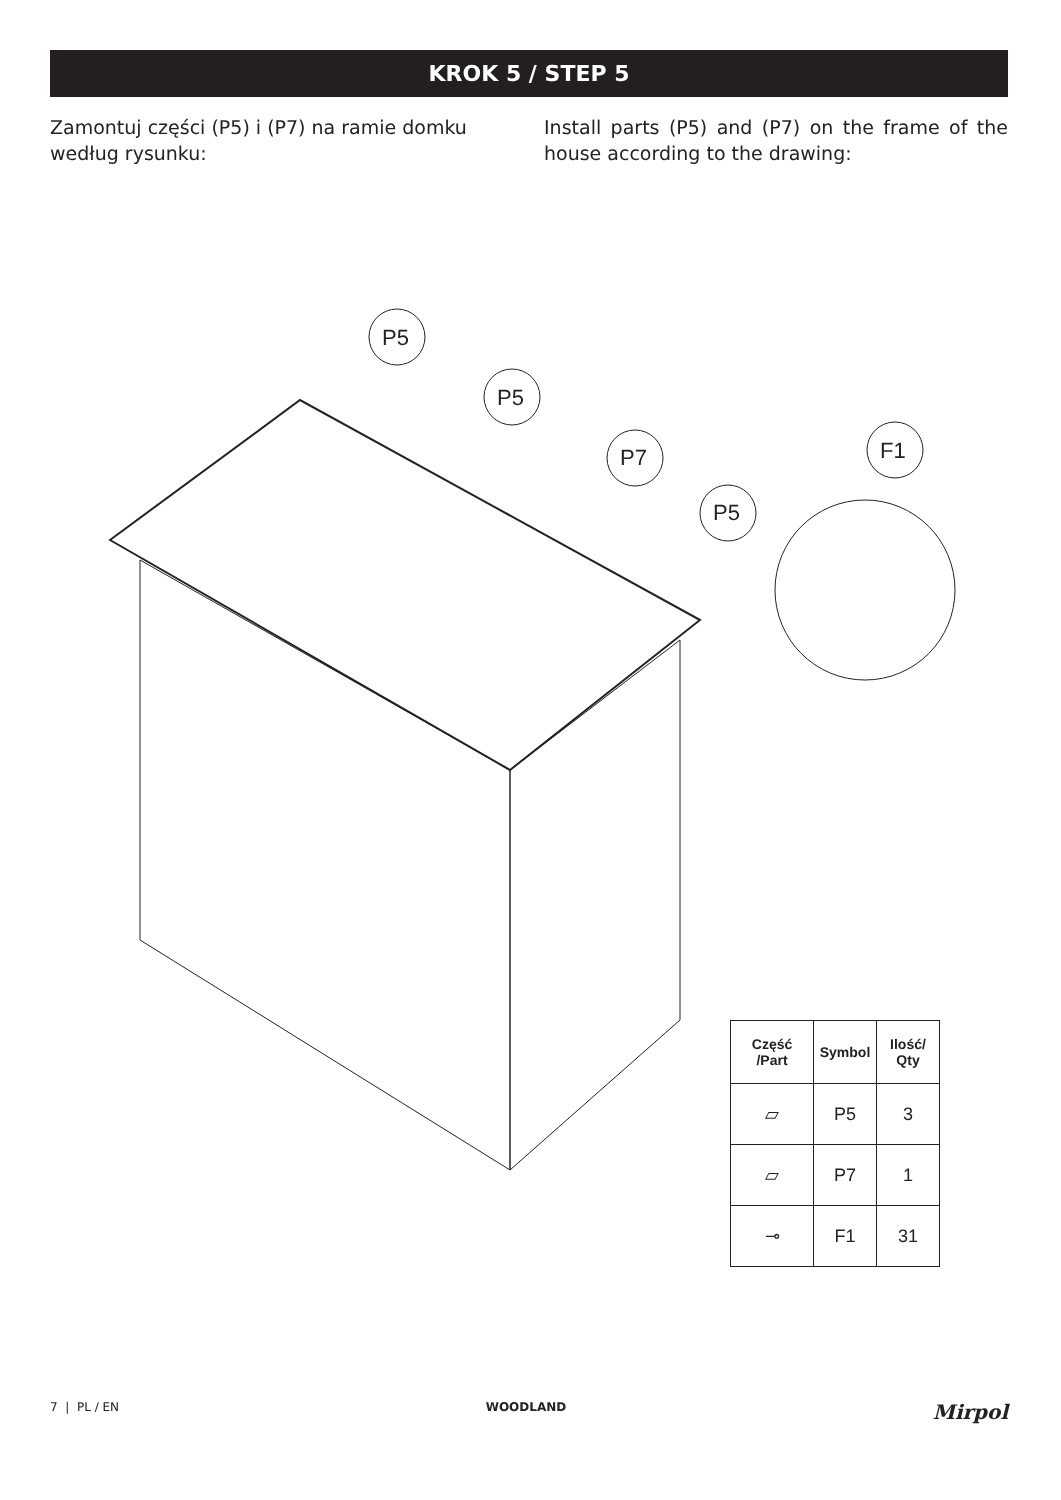KROK 5 / STEP 5
Zamontuj części (P5) i (P7) na ramie domku według rysunku:
Install parts (P5) and (P7) on the frame of the house according to the drawing:
P5
P5
P7
P5
F1
| Część /Part | Symbol | Ilość/ Qty |
| --- | --- | --- |
| ▱ | P5 | 3 |
| ▱ | P7 | 1 |
| ⊸ | F1 | 31 |
7 | PL / EN WOODLAND Mirpol